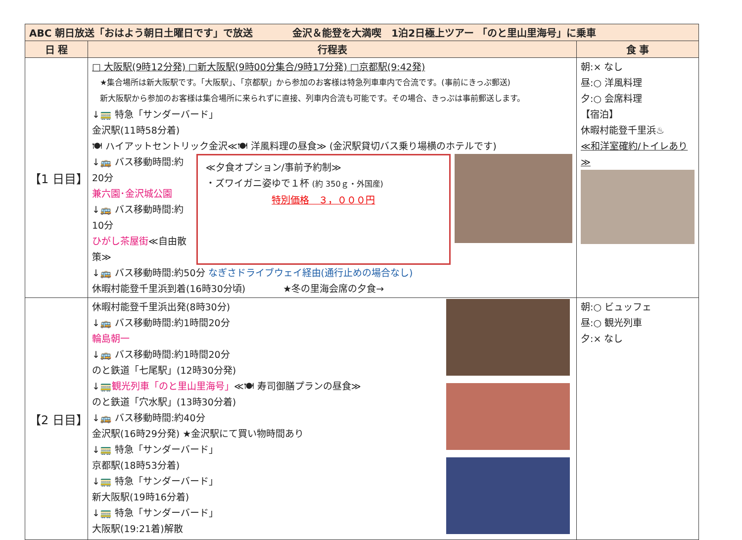| ABC 朝日放送「おはよう朝日土曜日です」で放送 金沢＆能登を大満喫 1泊2日極上ツアー 「のと里山里海号」に乗車 | | |
| 日 程 | 行程表 | 食 事 |
| 【1 日目】 | □ 大阪駅(9時12分発) □新大阪駅(9時00分集合/9時17分発) □京都駅(9:42発) ★集合場所は新大阪駅です。「大阪駅」、「京都駅」から参加のお客様は特急列車車内で合流です。(事前にきっぷ郵送) 新大阪駅から参加のお客様は集合場所に来られずに直接、列車内合流も可能です。その場合、きっぷは事前郵送します。 ↓🚃 特急「サンダーバード」 金沢駅(11時58分着) 🍽 ハイアットセントリック金沢≪🍽 洋風料理の昼食≫ (金沢駅貸切バス乗り場横のホテルです) ↓🚌 バス移動時間:約20分 兼六園･金沢城公園 ↓🚌 バス移動時間:約10分 ひがし茶屋街 ≪自由散策≫ ≪夕食オプション/事前予約制≫ ・ズワイガニ姿ゆで１杯 (約 350ｇ・外国産) 特別価格 ３，０００円 ↓🚌 バス移動時間:約50分 なぎさドライブウェイ経由(通行止めの場合なし) 休暇村能登千里浜到着(16時30分頃) ★冬の里海会席の夕食→ | 朝:× なし 昼:○ 洋風料理 夕:○ 会席料理 【宿泊】 休暇村能登千里浜♨ ≪和洋室確約/トイレあり≫ |
| 【2 日目】 | 休暇村能登千里浜出発(8時30分) ↓🚌 バス移動時間:約1時間20分 輪島朝一 ↓🚌 バス移動時間:約1時間20分 のと鉄道「七尾駅」(12時30分発) ↓🚃 観光列車「のと里山里海号」 ≪🍽 寿司御膳プランの昼食≫ のと鉄道「穴水駅」(13時30分着) ↓🚌 バス移動時間:約40分 金沢駅(16時29分発) ★金沢駅にて買い物時間あり ↓🚃 特急「サンダーバード」 京都駅(18時53分着) ↓🚃 特急「サンダーバード」 新大阪駅(19時16分着) ↓🚃 特急「サンダーバード」 大阪駅(19:21着)解散 | 朝:○ ビュッフェ 昼:○ 観光列車 夕:× なし |